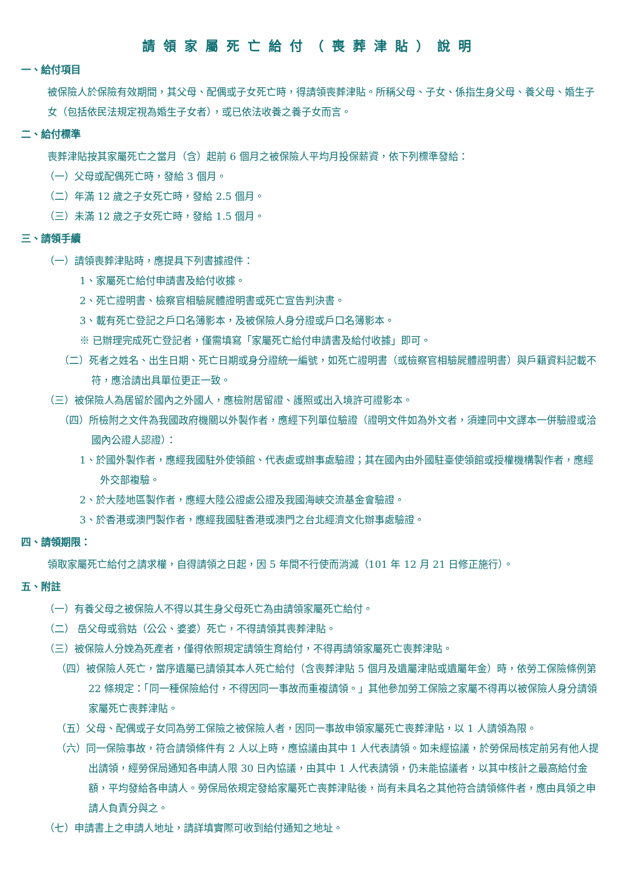請領家屬死亡給付（喪葬津貼）說明
一、給付項目
被保險人於保險有效期間，其父母、配偶或子女死亡時，得請領喪葬津貼。所稱父母、子女、係指生身父母、養父母、婚生子女（包括依民法規定視為婚生子女者），或已依法收養之養子女而言。
二、給付標準
喪葬津貼按其家屬死亡之當月（含）起前 6 個月之被保險人平均月投保薪資，依下列標準發給：
（一）父母或配偶死亡時，發給 3 個月。
（二）年滿 12 歲之子女死亡時，發給 2.5 個月。
（三）未滿 12 歲之子女死亡時，發給 1.5 個月。
三、請領手續
（一）請領喪葬津貼時，應提具下列書據證件：
1、家屬死亡給付申請書及給付收據。
2、死亡證明書、檢察官相驗屍體證明書或死亡宣告判決書。
3、載有死亡登記之戶口名簿影本，及被保險人身分證或戶口名簿影本。
※ 已辦理完成死亡登記者，僅需填寫「家屬死亡給付申請書及給付收據」即可。
（二）死者之姓名、出生日期、死亡日期或身分證統一編號，如死亡證明書（或檢察官相驗屍體證明書）與戶籍資料記載不符，應洽請出具單位更正一致。
（三）被保險人為居留於國內之外國人，應檢附居留證、護照或出入境許可證影本。
（四）所檢附之文件為我國政府機關以外製作者，應經下列單位驗證（證明文件如為外文者，須連同中文譯本一併驗證或洽國內公證人認證）：
1、於國外製作者，應經我國駐外使領館、代表處或辦事處驗證；其在國內由外國駐臺使領館或授權機構製作者，應經外交部複驗。
2、於大陸地區製作者，應經大陸公證處公證及我國海峽交流基金會驗證。
3、於香港或澳門製作者，應經我國駐香港或澳門之台北經濟文化辦事處驗證。
四、請領期限：
領取家屬死亡給付之請求權，自得請領之日起，因 5 年間不行使而消滅（101 年 12 月 21 日修正施行）。
五、附註
（一）有養父母之被保險人不得以其生身父母死亡為由請領家屬死亡給付。
（二） 岳父母或翁姑（公公、婆婆）死亡，不得請領其喪葬津貼。
（三）被保險人分娩為死產者，僅得依照規定請領生育給付，不得再請領家屬死亡喪葬津貼。
（四）被保險人死亡，當序遺屬已請領其本人死亡給付（含喪葬津貼 5 個月及遺屬津貼或遺屬年金）時，依勞工保險條例第 22 條規定：「同一種保險給付，不得因同一事故而重複請領。」其他參加勞工保險之家屬不得再以被保險人身分請領家屬死亡喪葬津貼。
（五）父母、配偶或子女同為勞工保險之被保險人者，因同一事故申領家屬死亡喪葬津貼，以 1 人請領為限。
（六）同一保險事故，符合請領條件有 2 人以上時，應協議由其中 1 人代表請領。如未經協議，於勞保局核定前另有他人提出請領，經勞保局通知各申請人限 30 日內協議，由其中 1 人代表請領，仍未能協議者，以其中核計之最高給付金額，平均發給各申請人。勞保局依規定發給家屬死亡喪葬津貼後，尚有未具名之其他符合請領條件者，應由具領之申請人負責分與之。
（七）申請書上之申請人地址，請詳填實際可收到給付通知之地址。